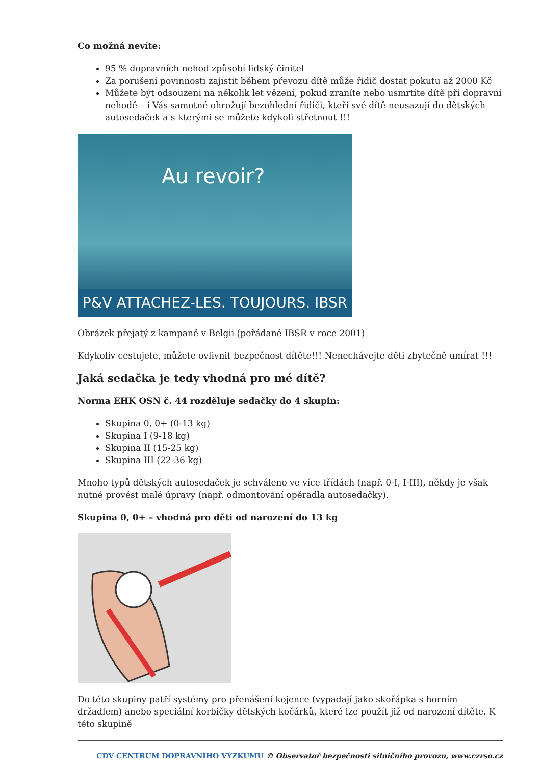Co možná nevíte:
95 % dopravních nehod způsobí lidský činitel
Za porušení povinnosti zajistit během převozu dítě může řidič dostat pokutu až 2000 Kč
Můžete být odsouzeni na několik let vězení, pokud zraníte nebo usmrtíte dítě při dopravní nehodě – i Vás samotné ohrožují bezohlední řidiči, kteří své dítě neusazují do dětských autosedaček a s kterými se můžete kdykoli střetnout !!!
Au revoir?
P&V ATTACHEZ-LES. TOUJOURS. IBSR
Obrázek přejatý z kampaně v Belgii (pořádané IBSR v roce 2001)
Kdykoliv cestujete, můžete ovlivnit bezpečnost dítěte!!! Nenechávejte děti zbytečně umírat !!!
Jaká sedačka je tedy vhodná pro mé dítě?
Norma EHK OSN č. 44 rozděluje sedačky do 4 skupin:
Skupina 0, 0+ (0-13 kg)
Skupina I (9-18 kg)
Skupina II (15-25 kg)
Skupina III (22-36 kg)
Mnoho typů dětských autosedaček je schváleno ve více třídách (např. 0-I, I-III), někdy je však nutné provést malé úpravy (např. odmontování opěradla autosedačky).
Skupina 0, 0+ – vhodná pro děti od narození do 13 kg
Do této skupiny patří systémy pro přenášení kojence (vypadají jako skořápka s horním držadlem) anebo speciální korbičky dětských kočárků, které lze použít již od narození dítěte. K této skupině
CDV CENTRUM DOPRAVNÍHO VÝZKUMU © Observatoř bezpečnosti silničního provozu, www.czrso.cz